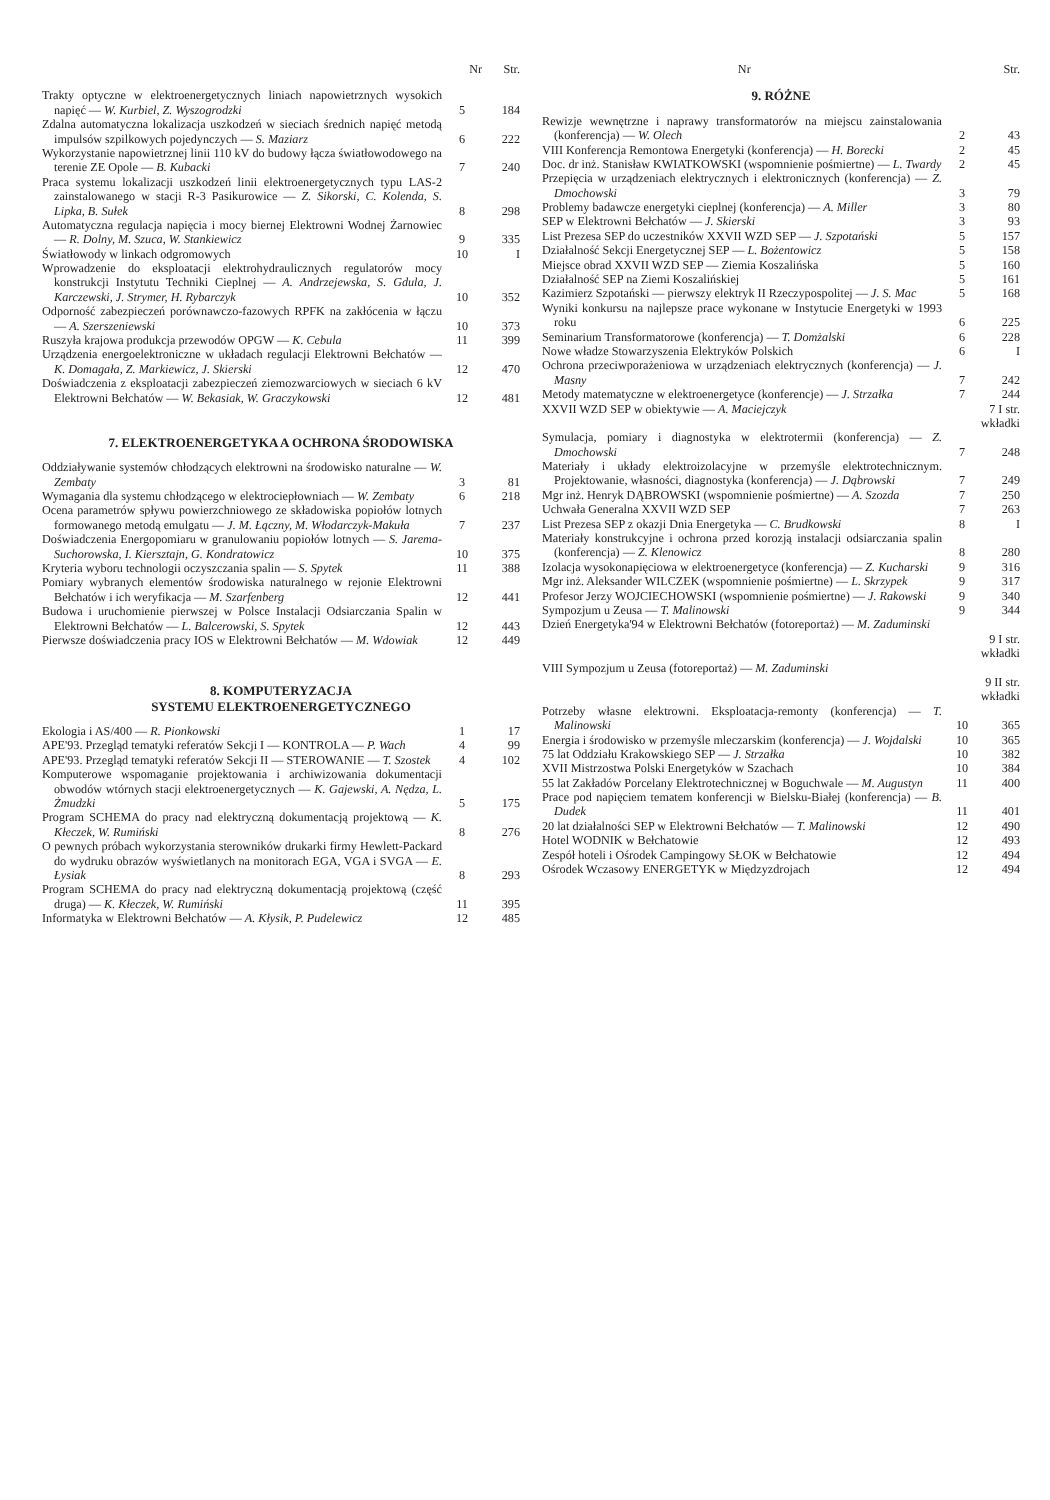| | Nr | Str. |
| --- | --- | --- |
| Trakty optyczne w elektroenergetycznych liniach napowietrznych wysokich napięć — W. Kurbiel, Z. Wyszogrodzki | 5 | 184 |
| Zdalna automatyczna lokalizacja uszkodzeń w sieciach średnich napięć metodą impulsów szpilkowych pojedynczych — S. Maziarz | 6 | 222 |
| Wykorzystanie napowietrznej linii 110 kV do budowy łącza światłowodowego na terenie ZE Opole — B. Kubacki | 7 | 240 |
| Praca systemu lokalizacji uszkodzeń linii elektroenergetycznych typu LAS-2 zainstalowanego w stacji R-3 Pasikurowice — Z. Sikorski, C. Kolenda, S. Lipka, B. Sułek | 8 | 298 |
| Automatyczna regulacja napięcia i mocy biernej Elektrowni Wodnej Żarnowiec — R. Dolny, M. Szuca, W. Stankiewicz | 9 | 335 |
| Światłowody w linkach odgromowych | 10 | I |
| Wprowadzenie do eksploatacji elektrohydraulicznych regulatorów mocy konstrukcji Instytutu Techniki Cieplnej — A. Andrzejewska, S. Gdula, J. Karczewski, J. Strymer, H. Rybarczyk | 10 | 352 |
| Odporność zabezpieczeń porównawczo-fazowych RPFK na zakłócenia w łączu — A. Szerszeniewski | 10 | 373 |
| Ruszyła krajowa produkcja przewodów OPGW — K. Cebula | 11 | 399 |
| Urządzenia energoelektroniczne w układach regulacji Elektrowni Bełchatów — K. Domagała, Z. Markiewicz, J. Skierski | 12 | 470 |
| Doświadczenia z eksploatacji zabezpieczeń ziemozwarciowych w sieciach 6 kV Elektrowni Bełchatów — W. Bekasiak, W. Graczykowski | 12 | 481 |
7. ELEKTROENERGETYKA A OCHRONA ŚRODOWISKA
| Oddziaływanie systemów chłodzących elektrowni na środowisko naturalne — W. Zembaty | 3 | 81 |
| Wymagania dla systemu chłodzącego w elektrociepłowniach — W. Zembaty | 6 | 218 |
| Ocena parametrów spływu powierzchniowego ze składowiska popiołów lotnych formowanego metodą emulgatu — J. M. Łączny, M. Włodarczyk-Makuła | 7 | 237 |
| Doświadczenia Energopomiaru w granulowaniu popiołów lotnych — S. Jarema-Suchorowska, I. Kiersztajn, G. Kondratowicz | 10 | 375 |
| Kryteria wyboru technologii oczyszczania spalin — S. Spytek | 11 | 388 |
| Pomiary wybranych elementów środowiska naturalnego w rejonie Elektrowni Bełchatów i ich weryfikacja — M. Szarfenberg | 12 | 441 |
| Budowa i uruchomienie pierwszej w Polsce Instalacji Odsiarczania Spalin w Elektrowni Bełchatów — L. Balcerowski, S. Spytek | 12 | 443 |
| Pierwsze doświadczenia pracy IOS w Elektrowni Bełchatów — M. Wdowiak | 12 | 449 |
8. KOMPUTERYZACJA
SYSTEMU ELEKTROENERGETYCZNEGO
| Ekologia i AS/400 — R. Pionkowski | 1 | 17 |
| APE'93. Przegląd tematyki referatów Sekcji I — KONTROLA — P. Wach | 4 | 99 |
| APE'93. Przegląd tematyki referatów Sekcji II — STEROWANIE — T. Szostek | 4 | 102 |
| Komputerowe wspomaganie projektowania i archiwizowania dokumentacji obwodów wtórnych stacji elektroenergetycznych — K. Gajewski, A. Nędza, L. Żmudzki | 5 | 175 |
| Program SCHEMA do pracy nad elektryczną dokumentacją projektową — K. Kłeczek, W. Rumiński | 8 | 276 |
| O pewnych próbach wykorzystania sterowników drukarki firmy Hewlett-Packard do wydruku obrazów wyświetlanych na monitorach EGA, VGA i SVGA — E. Łysiak | 8 | 293 |
| Program SCHEMA do pracy nad elektryczną dokumentacją projektową (część druga) — K. Kłeczek, W. Rumiński | 11 | 395 |
| Informatyka w Elektrowni Bełchatów — A. Kłysik, P. Pudelewicz | 12 | 485 |
| | Nr | Str. |
| --- | --- | --- |
9. RÓŻNE
| Rewizje wewnętrzne i naprawy transformatorów na miejscu zainstalowania (konferencja) — W. Olech | 2 | 43 |
| VIII Konferencja Remontowa Energetyki (konferencja) — H. Borecki | 2 | 45 |
| Doc. dr inż. Stanisław KWIATKOWSKI (wspomnienie pośmiertne) — L. Twardy | 2 | 45 |
| Przepięcia w urządzeniach elektrycznych i elektronicznych (konferencja) — Z. Dmochowski | 3 | 79 |
| Problemy badawcze energetyki cieplnej (konferencja) — A. Miller | 3 | 80 |
| SEP w Elektrowni Bełchatów — J. Skierski | 3 | 93 |
| List Prezesa SEP do uczestników XXVII WZD SEP — J. Szpotański | 5 | 157 |
| Działalność Sekcji Energetycznej SEP — L. Bożentowicz | 5 | 158 |
| Miejsce obrad XXVII WZD SEP — Ziemia Koszalińska | 5 | 160 |
| Działalność SEP na Ziemi Koszalińskiej | 5 | 161 |
| Kazimierz Szpotański — pierwszy elektryk II Rzeczypospolitej — J. S. Mac | 5 | 168 |
| Wyniki konkursu na najlepsze prace wykonane w Instytucie Energetyki w 1993 roku | 6 | 225 |
| Seminarium Transformatorowe (konferencja) — T. Domżalski | 6 | 228 |
| Nowe władze Stowarzyszenia Elektryków Polskich | 6 | I |
| Ochrona przeciwporażeniowa w urządzeniach elektrycznych (konferencja) — J. Masny | 7 | 242 |
| Metody matematyczne w elektroenergetyce (konferencje) — J. Strzałka | 7 | 244 |
| XXVII WZD SEP w obiektywie — A. Maciejczyk | 7 I str. wkładki | |
| Symulacja, pomiary i diagnostyka w elektrotermii (konferencja) — Z. Dmochowski | 7 | 248 |
| Materiały i układy elektroizolacyjne w przemyśle elektrotechnicznym. Projektowanie, własności, diagnostyka (konferencja) — J. Dąbrowski | 7 | 249 |
| Mgr inż. Henryk DĄBROWSKI (wspomnienie pośmiertne) — A. Szozda | 7 | 250 |
| Uchwała Generalna XXVII WZD SEP | 7 | 263 |
| List Prezesa SEP z okazji Dnia Energetyka — C. Brudkowski | 8 | I |
| Materiały konstrukcyjne i ochrona przed korozją instalacji odsiarczania spalin (konferencja) — Z. Klenowicz | 8 | 280 |
| Izolacja wysokonapięciowa w elektroenergetyce (konferencja) — Z. Kucharski | 9 | 316 |
| Mgr inż. Aleksander WILCZEK (wspomnienie pośmiertne) — L. Skrzypek | 9 | 317 |
| Profesor Jerzy WOJCIECHOWSKI (wspomnienie pośmiertne) — J. Rakowski | 9 | 340 |
| Sympozjum u Zeusa — T. Malinowski | 9 | 344 |
| Dzień Energetyka'94 w Elektrowni Bełchatów (fotoreportaż) — M. Zaduminski | 9 I str. wkładki | |
| VIII Sympozjum u Zeusa (fotoreportaż) — M. Zaduminski | 9 II str. wkładki | |
| Potrzeby własne elektrowni. Eksploatacja-remonty (konferencja) — T. Malinowski | 10 | 365 |
| Energia i środowisko w przemyśle mleczarskim (konferencja) — J. Wojdalski | 10 | 365 |
| 75 lat Oddziału Krakowskiego SEP — J. Strzałka | 10 | 382 |
| XVII Mistrzostwa Polski Energetyków w Szachach | 10 | 384 |
| 55 lat Zakładów Porcelany Elektrotechnicznej w Boguchwale — M. Augustyn | 11 | 400 |
| Prace pod napięciem tematem konferencji w Bielsku-Białej (konferencja) — B. Dudek | 11 | 401 |
| 20 lat działalności SEP w Elektrowni Bełchatów — T. Malinowski | 12 | 490 |
| Hotel WODNIK w Bełchatowie | 12 | 493 |
| Zespół hoteli i Ośrodek Campingowy SŁOK w Bełchatowie | 12 | 494 |
| Ośrodek Wczasowy ENERGETYK w Międzyzdrojach | 12 | 494 |